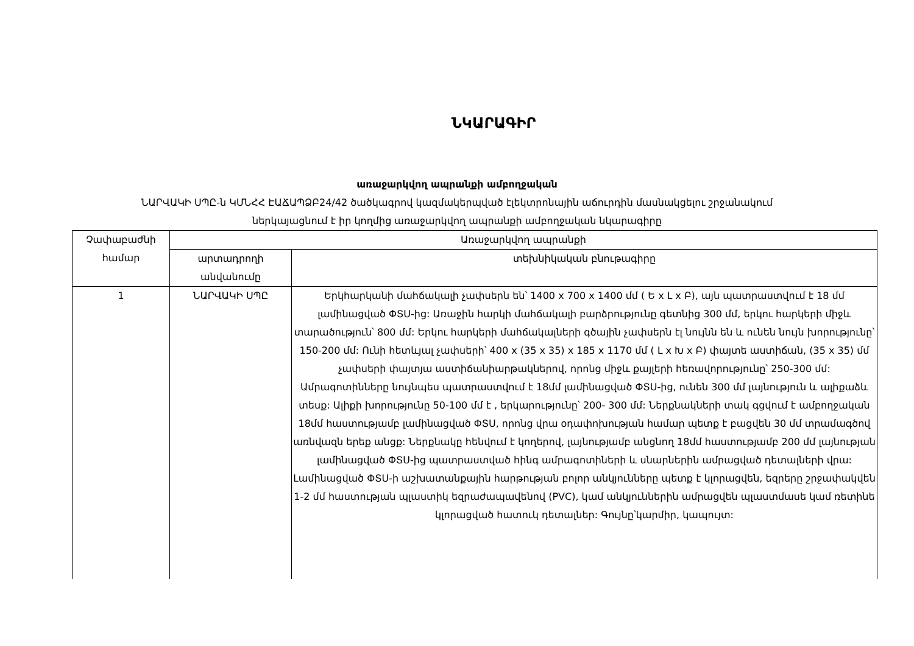ՆԿԱՐԱԳԻՐ
առաջարկվող ապրանքի ամբողջական
ՆԱՐՎԱԿԻ ՍՊԸ-ն ԿՄՆՀՀ ԷԱՃԱՊՁԲ24/42 ծածկագրով կազմակերպված էլեկտրոնային աճուրդին մասնակցելու շրջանակում
ներկայացնում է իր կողմից առաջարկվող ապրանքի ամբողջական նկարագիրը
| Չափաբաժնի համար | Առաջարկվող ապրանքի | |
| --- | --- | --- |
| | արտադրողի անվանումը | տեխնիկական բնութագիրը |
| 1 | ՆԱՐՎԱԿԻ ՍՊԸ | Երկհարկանի մահճակալի չափսերն են՝ 1400 x 700 x 1400 մմ ( Ե x Լ x Բ), այն պատրաստվում է 18 մմ լամինացված ՓՏՍ-ից: Առաջին հարկի մահճակալի բարձրությունը գետնից 300 մմ, երկու հարկերի միջև տարածություն՝ 800 մմ: Երկու հարկերի մահճակալների գծային չափսերն էլ նույնն են և ունեն նույն խորությունը՝ 150-200 մմ: Ունի հետևյալ չափսերի՝ 400 x (35 x 35) x 185 x 1170 մմ ( Լ x Խ x Բ) փայտե աստիճան, (35 x 35) մմ չափսերի փայտյա աստիճանիարթակներով, որոնց միջև քայլերի հեռավորությունը՝ 250-300 մմ: Ամրագոտինները նույնպես պատրաստվում է 18մմ լամինացված ՓՏՍ-ից, ունեն 300 մմ լայնություն և ալիքաձև տեսք: Ալիքի խորությունը 50-100 մմ է , երկարությունը՝ 200- 300 մմ: Ներքնակների տակ գցվում է ամբողջական 18մմ հաստությամբ լամինացված ՓՏՍ, որոնց վրա օդափոխության համար պետք է բացվեն 30 մմ տրամագծով առնվազն երեք անցք: Ներքնակը հենվում է կողերով, լայնությամբ անցնող 18մմ հաստությամբ 200 մմ լայնության լամինացված ՓՏՍ-ից պատրաստված հինգ ամրագոտիների և սնարներին ամրացված դետալների վրա: Լամինացված ՓՏՍ-ի աշխատանքային հարթության բոլոր անկյունները պետք է կլորացվեն, եզրերը շրջափակվեն 1-2 մմ հաստության պլաստիկ եզրաժապավենով (PVC), կամ անկյուններին ամրացվեն պլաստմասե կամ ռետինե կլորացված հատուկ դետալներ: Գույնը՝կարմիր, կապույտ: |